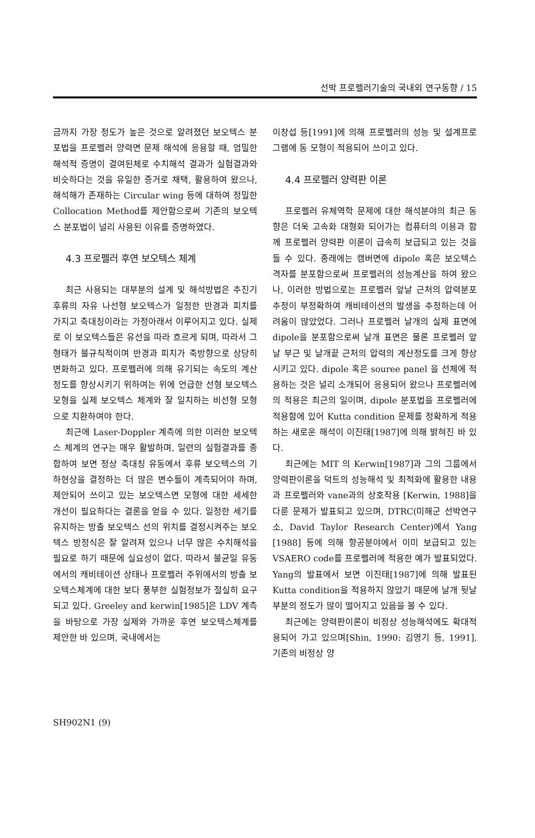선박 프로펠러기술의 국내외 연구동향 / 15
금까지 가장 정도가 높은 것으로 알려졌던 보오텍스 분포법을 프로펠러 양력면 문제 해석에 응용할 때, 엄밀한 해석적 증명이 결여된체로 수치해석 결과가 실험결과와 비슷하다는 것을 유일한 증거로 채택, 활용하여 왔으나, 해석해가 존재하는 Circular wing 등에 대하여 정밀한 Collocation Method를 제안함으로써 기존의 보오텍스 분포법이 널리 사용된 이유를 증명하였다.
4.3 프로펠러 후연 보오텍스 체계
최근 사용되는 대부분의 설계 및 해석방법은 추진기 후류의 자유 나선형 보오텍스가 일정한 반경과 피치를 가지고 축대칭이라는 가정아래서 이루어지고 있다. 실제로 이 보오텍스들은 유선을 따라 흐르게 되며, 따라서 그 형태가 불규칙적이며 반경과 피치가 축방향으로 상당히 변화하고 있다. 프로펠러에 의해 유기되는 속도의 계산정도를 향상시키기 위하여는 위에 언급한 선형 보오텍스 모형을 실제 보오텍스 체계와 잘 일치하는 비선형 모형으로 치환하여야 한다.
최근에 Laser-Doppler 계측에 의한 이러한 보오텍스 체계의 연구는 매우 활발하며, 일련의 실험결과를 종합하여 보면 정상 축대칭 유동에서 후류 보오텍스의 기하현상을 결정하는 더 많은 변수들이 계측되어야 하며, 제안되어 쓰이고 있는 보오텍스면 모형에 대한 세세한 개선이 필요하다는 결론을 얻을 수 있다. 일정한 세기를 유지하는 방출 보오텍스 선의 위치를 결정시켜주는 보오텍스 방정식은 잘 알려져 있으나 너무 많은 수치해석을 필요로 하기 때문에 실요성이 없다. 따라서 불균일 유동에서의 캐비테이션 상태나 프로펠러 주위에서의 방출 보오텍스체계에 대한 보다 풍부한 실험정보가 절실히 요구되고 있다. Greeley and kerwin[1985]은 LDV 계측을 바탕으로 가장 실제와 가까운 후연 보오텍스체계를 제안한 바 있으며, 국내에서는
이창섭 등[1991]에 의해 프로펠러의 성능 및 설계프로그램에 동 모형이 적용되어 쓰이고 있다.
4.4 프로펠러 양력판 이론
프로펠러 유체역학 문제에 대한 해석분야의 최근 동향은 더욱 고속화 대형화 되어가는 컴퓨터의 이용과 함께 프로펠러 양력판 이론이 급속히 보급되고 있는 것을 들 수 있다. 종래에는 캠버면에 dipole 혹은 보오텍스 격자를 분포함으로써 프로펠러의 성능계산을 하여 왔으나, 이러한 방법으로는 프로펠러 앞날 근처의 압력분포 추정이 부정확하여 캐비테이션의 발생을 추정하는데 어려움이 많았었다. 그러나 프로펠러 날개의 실제 표면에 dipole을 분포함으로써 날개 표면은 물론 프로펠러 앞날 부근 및 날개끝 근처의 압력의 계산정도를 크게 향상시키고 있다. dipole 혹은 souree panel 을 선체에 적용하는 것은 널리 소개되어 응용되어 왔으나 프로펠러에의 적용은 최근의 일이며, dipole 분포법을 프로펠러에 적용함에 있어 Kutta condition 문제를 정확하게 적용하는 새로운 해석이 이진태[1987]에 의해 밝혀진 바 있다.
최근에는 MIT 의 Kerwin[1987]과 그의 그룹에서 양력판이론을 덕트의 성능해석 및 최적화에 활용한 내용과 프로펠러와 vane과의 상호작용 [Kerwin, 1988]을 다룬 문제가 발표되고 있으며, DTRC(미해군 선박연구소, David Taylor Research Center)에서 Yang [1988] 등에 의해 항공분야에서 이미 보급되고 있는 VSAERO code를 프로펠러에 적용한 예가 발표되었다. Yang의 발표에서 보면 이진태[1987]에 의해 발표된 Kutta condition을 적용하지 않았기 때문에 날개 뒷날부분의 정도가 많이 떨어지고 있음을 볼 수 있다.
최근에는 양력판이론이 비정상 성능해석에도 확대적용되어 가고 있으며[Shin, 1990: 김영기 등, 1991], 기존의 비정상 양
SH902N1 (9)